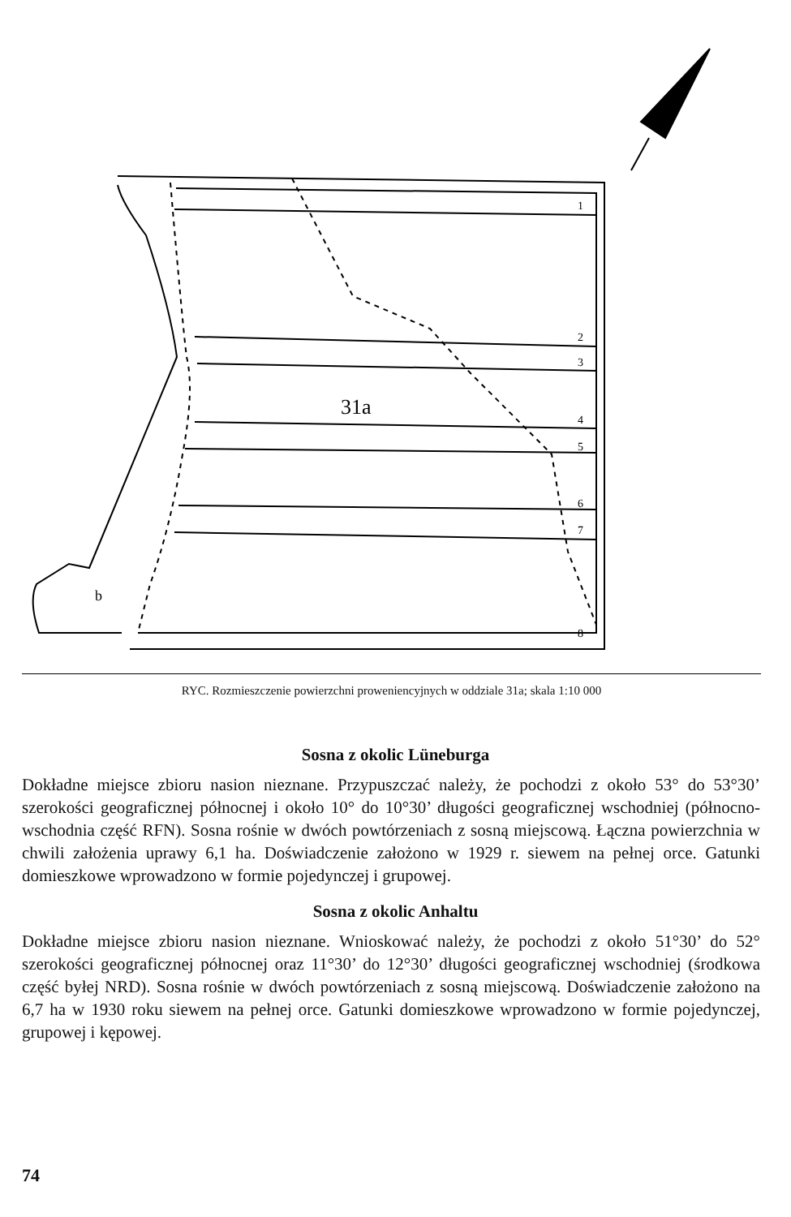31a
b
1
2
3
4
5
6
7
8
RYC. Rozmieszczenie powierzchni proweniencyjnych w oddziale 31a; skala 1:10 000
Sosna z okolic Lüneburga
Dokładne miejsce zbioru nasion nieznane. Przypuszczać należy, że pochodzi z około 53° do 53°30’ szerokości geograficznej północnej i około 10° do 10°30’ długości geograficznej wschodniej (północno-wschodnia część RFN). Sosna rośnie w dwóch powtórzeniach z sosną miejscową. Łączna powierzchnia w chwili założenia uprawy 6,1 ha. Doświadczenie założono w 1929 r. siewem na pełnej orce. Gatunki domieszkowe wprowadzono w formie pojedynczej i grupowej.
Sosna z okolic Anhaltu
Dokładne miejsce zbioru nasion nieznane. Wnioskować należy, że pochodzi z około 51°30’ do 52° szerokości geograficznej północnej oraz 11°30’ do 12°30’ długości geograficznej wschodniej (środkowa część byłej NRD). Sosna rośnie w dwóch powtórzeniach z sosną miejscową. Doświadczenie założono na 6,7 ha w 1930 roku siewem na pełnej orce. Gatunki domieszkowe wprowadzono w formie pojedynczej, grupowej i kępowej.
74